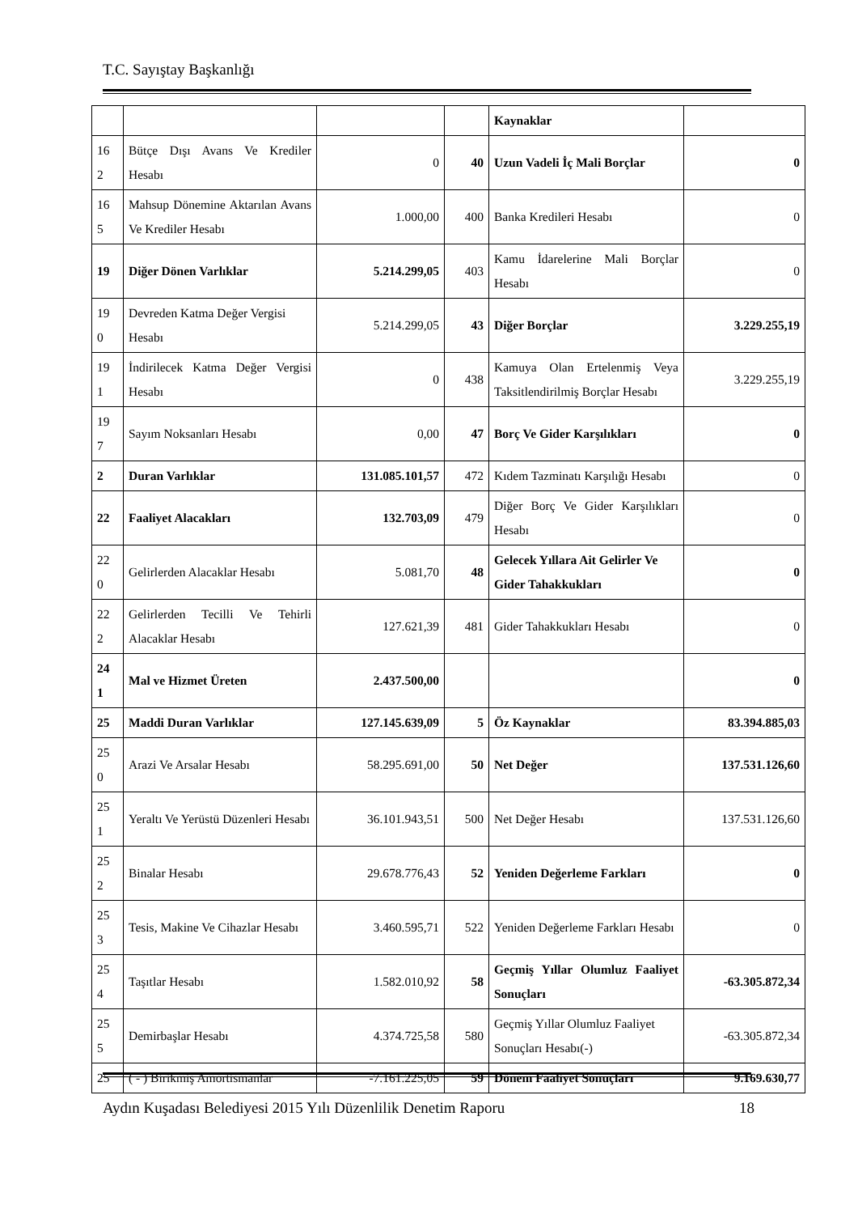T.C. Sayıştay Başkanlığı
| | | | | Kaynaklar | |
| 16 2 | Bütçe Dışı Avans Ve Krediler Hesabı | 0 | 40 | Uzun Vadeli İç Mali Borçlar | 0 |
| 16 5 | Mahsup Dönemine Aktarılan Avans Ve Krediler Hesabı | 1.000,00 | 400 | Banka Kredileri Hesabı | 0 |
| 19 | Diğer Dönen Varlıklar | 5.214.299,05 | 403 | Kamu İdarelerine Mali Borçlar Hesabı | 0 |
| 19 0 | Devreden Katma Değer Vergisi Hesabı | 5.214.299,05 | 43 | Diğer Borçlar | 3.229.255,19 |
| 19 1 | İndirilecek Katma Değer Vergisi Hesabı | 0 | 438 | Kamuya Olan Ertelenmiş Veya Taksitlendirilmiş Borçlar Hesabı | 3.229.255,19 |
| 19 7 | Sayım Noksanları Hesabı | 0,00 | 47 | Borç Ve Gider Karşılıkları | 0 |
| 2 | Duran Varlıklar | 131.085.101,57 | 472 | Kıdem Tazminatı Karşılığı Hesabı | 0 |
| 22 | Faaliyet Alacakları | 132.703,09 | 479 | Diğer Borç Ve Gider Karşılıkları Hesabı | 0 |
| 22 0 | Gelirlerden Alacaklar Hesabı | 5.081,70 | 48 | Gelecek Yıllara Ait Gelirler Ve Gider Tahakkukları | 0 |
| 22 2 | Gelirlerden Tecilli Ve Tehirli Alacaklar Hesabı | 127.621,39 | 481 | Gider Tahakkukları Hesabı | 0 |
| 24 1 | Mal ve Hizmet Üreten | 2.437.500,00 | | | 0 |
| 25 | Maddi Duran Varlıklar | 127.145.639,09 | 5 | Öz Kaynaklar | 83.394.885,03 |
| 25 0 | Arazi Ve Arsalar Hesabı | 58.295.691,00 | 50 | Net Değer | 137.531.126,60 |
| 25 1 | Yeraltı Ve Yerüstü Düzenleri Hesabı | 36.101.943,51 | 500 | Net Değer Hesabı | 137.531.126,60 |
| 25 2 | Binalar Hesabı | 29.678.776,43 | 52 | Yeniden Değerleme Farkları | 0 |
| 25 3 | Tesis, Makine Ve Cihazlar Hesabı | 3.460.595,71 | 522 | Yeniden Değerleme Farkları Hesabı | 0 |
| 25 4 | Taşıtlar Hesabı | 1.582.010,92 | 58 | Geçmiş Yıllar Olumluz Faaliyet Sonuçları | -63.305.872,34 |
| 25 5 | Demirbaşlar Hesabı | 4.374.725,58 | 580 | Geçmiş Yıllar Olumluz Faaliyet Sonuçları Hesabı(-) | -63.305.872,34 |
| 25 | ( - ) Birikmiş Amortismanlar | -7.161.225,05 | 59 | Dönem Faaliyet Sonuçları | 9.169.630,77 |
Aydın Kuşadası Belediyesi 2015 Yılı Düzenlilik Denetim Raporu 18